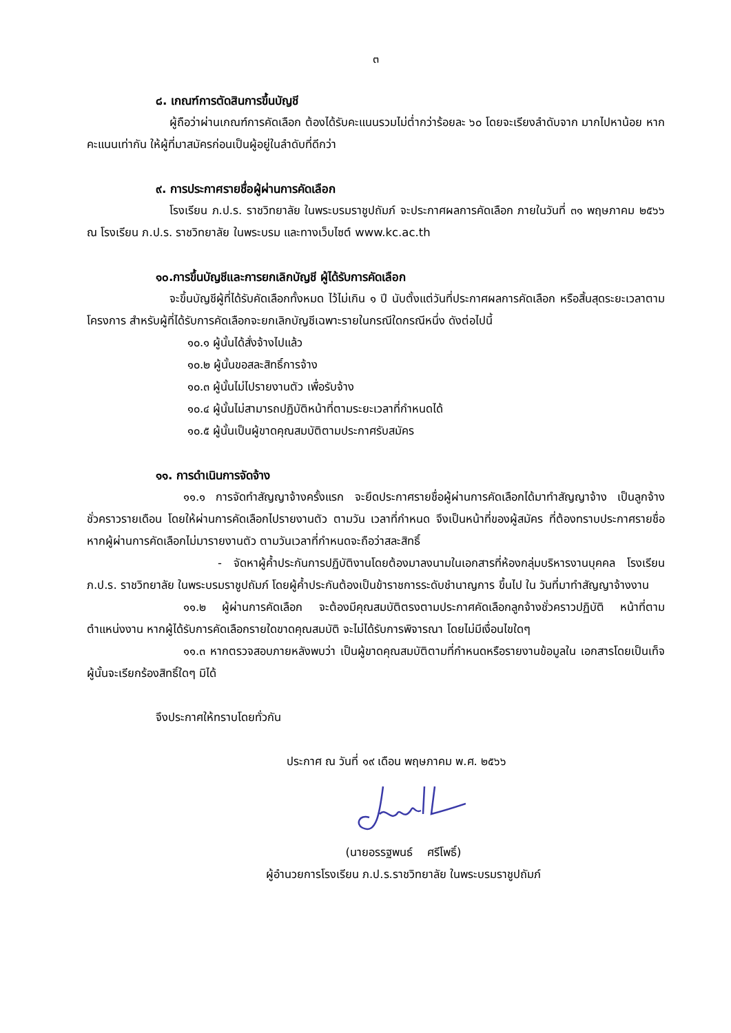๓
๘. เกณฑ์การตัดสินการขึ้นบัญชี
ผู้ถือว่าผ่านเกณฑ์การคัดเลือก ต้องได้รับคะแนนรวมไม่ต่ำกว่าร้อยละ ๖๐ โดยจะเรียงลำดับจาก มากไปหาน้อย หากคะแนนเท่ากัน ให้ผู้ที่มาสมัครก่อนเป็นผู้อยู่ในลำดับที่ดีกว่า
๙. การประกาศรายชื่อผู้ผ่านการคัดเลือก
โรงเรียน ภ.ป.ร. ราชวิทยาลัย ในพระบรมราชูปถัมภ์ จะประกาศผลการคัดเลือก ภายในวันที่ ๓๑ พฤษภาคม ๒๕๖๖ ณ โรงเรียน ภ.ป.ร. ราชวิทยาลัย ในพระบรม และทางเว็บไซต์ www.kc.ac.th
๑๐.การขึ้นบัญชีและการยกเลิกบัญชี ผู้ได้รับการคัดเลือก
จะขึ้นบัญชีผู้ที่ได้รับคัดเลือกทั้งหมด ไว้ไม่เกิน ๑ ปี นับตั้งแต่วันที่ประกาศผลการคัดเลือก หรือสิ้นสุดระยะเวลาตามโครงการ สำหรับผู้ที่ได้รับการคัดเลือกจะยกเลิกบัญชีเฉพาะรายในกรณีใดกรณีหนึ่ง ดังต่อไปนี้
๑๐.๑ ผู้นั้นได้สั่งจ้างไปแล้ว
๑๐.๒ ผู้นั้นขอสละสิทธิ์การจ้าง
๑๐.๓ ผู้นั้นไม่ไปรายงานตัว เพื่อรับจ้าง
๑๐.๔ ผู้นั้นไม่สามารถปฏิบัติหน้าที่ตามระยะเวลาที่กำหนดได้
๑๐.๕ ผู้นั้นเป็นผู้ขาดคุณสมบัติตามประกาศรับสมัคร
๑๑. การดำเนินการจัดจ้าง
๑๑.๑ การจัดทำสัญญาจ้างครั้งแรก จะยึดประกาศรายชื่อผู้ผ่านการคัดเลือกได้มาทำสัญญาจ้าง เป็นลูกจ้างชั่วคราวรายเดือน โดยให้ผ่านการคัดเลือกไปรายงานตัว ตามวัน เวลาที่กำหนด จึงเป็นหน้าที่ของผู้สมัคร ที่ต้องทราบประกาศรายชื่อ หากผู้ผ่านการคัดเลือกไม่มารายงานตัว ตามวันเวลาที่กำหนดจะถือว่าสละสิทธิ์
- จัดหาผู้ค้ำประกันการปฏิบัติงานโดยต้องมาลงนามในเอกสารที่ห้องกลุ่มบริหารงานบุคคล โรงเรียน ภ.ป.ร. ราชวิทยาลัย ในพระบรมราชูปถัมภ์ โดยผู้ค้ำประกันต้องเป็นข้าราชการระดับชำนาญการ ขึ้นไป ใน วันที่มาทำสัญญาจ้างงาน
๑๑.๒ ผู้ผ่านการคัดเลือก จะต้องมีคุณสมบัติตรงตามประกาศคัดเลือกลูกจ้างชั่วคราวปฏิบัติ หน้าที่ตามตำแหน่งงาน หากผู้ได้รับการคัดเลือกรายใดขาดคุณสมบัติ จะไม่ได้รับการพิจารณา โดยไม่มีเงื่อนไขใดๆ
๑๑.๓ หากตรวจสอบภายหลังพบว่า เป็นผู้ขาดคุณสมบัติตามที่กำหนดหรือรายงานข้อมูลใน เอกสารโดยเป็นเท็จ ผู้นั้นจะเรียกร้องสิทธิ์ใดๆ มิได้
จึงประกาศให้ทราบโดยทั่วกัน
ประกาศ ณ วันที่ ๑๙ เดือน พฤษภาคม พ.ศ. ๒๕๖๖
(นายอรรฐพนธ์ ศรีโพธิ์)
ผู้อำนวยการโรงเรียน ภ.ป.ร.ราชวิทยาลัย ในพระบรมราชูปถัมภ์